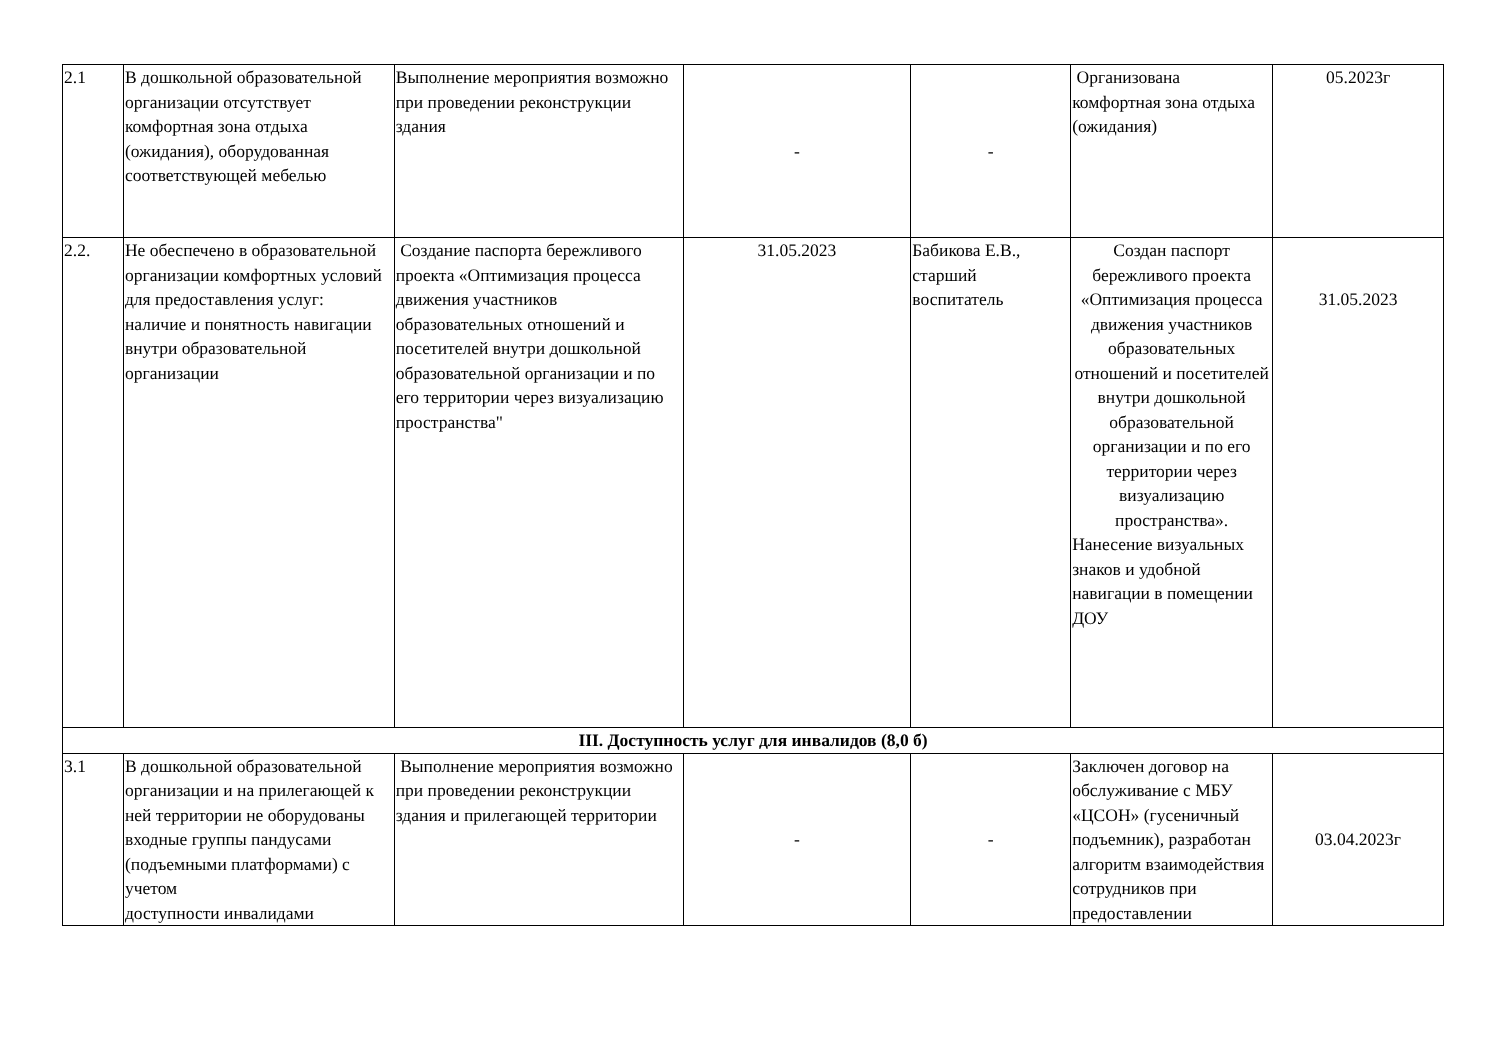| 2.1 | В дошкольной образовательной организации отсутствует комфортная зона отдыха (ожидания), оборудованная соответствующей мебелью | Выполнение мероприятия возможно при проведении реконструкции здания | - | - | Организована комфортная зона отдыха (ожидания) | 05.2023г |
| 2.2. | Не обеспечено в образовательной организации комфортных условий для предоставления услуг: наличие и понятность навигации внутри образовательной организации | Создание паспорта бережливого проекта «Оптимизация процесса движения участников образовательных отношений и посетителей внутри дошкольной образовательной организации и по его территории через визуализацию пространства" | 31.05.2023 | Бабикова Е.В., старший воспитатель | Создан паспорт бережливого проекта «Оптимизация процесса движения участников образовательных отношений и посетителей внутри дошкольной образовательной организации и по его территории через визуализацию пространства». Нанесение визуальных знаков и удобной навигации в помещении ДОУ | 31.05.2023 |
| III. Доступность услуг для инвалидов (8,0 б) | | | | | | |
| 3.1 | В дошкольной образовательной организации и на прилегающей к ней территории не оборудованы входные группы пандусами (подъемными платформами) с учетом доступности инвалидами | Выполнение мероприятия возможно при проведении реконструкции здания и прилегающей территории | - | - | Заключен договор на обслуживание с МБУ «ЦСОН» (гусеничный подъемник), разработан алгоритм взаимодействия сотрудников при предоставлении | 03.04.2023г |